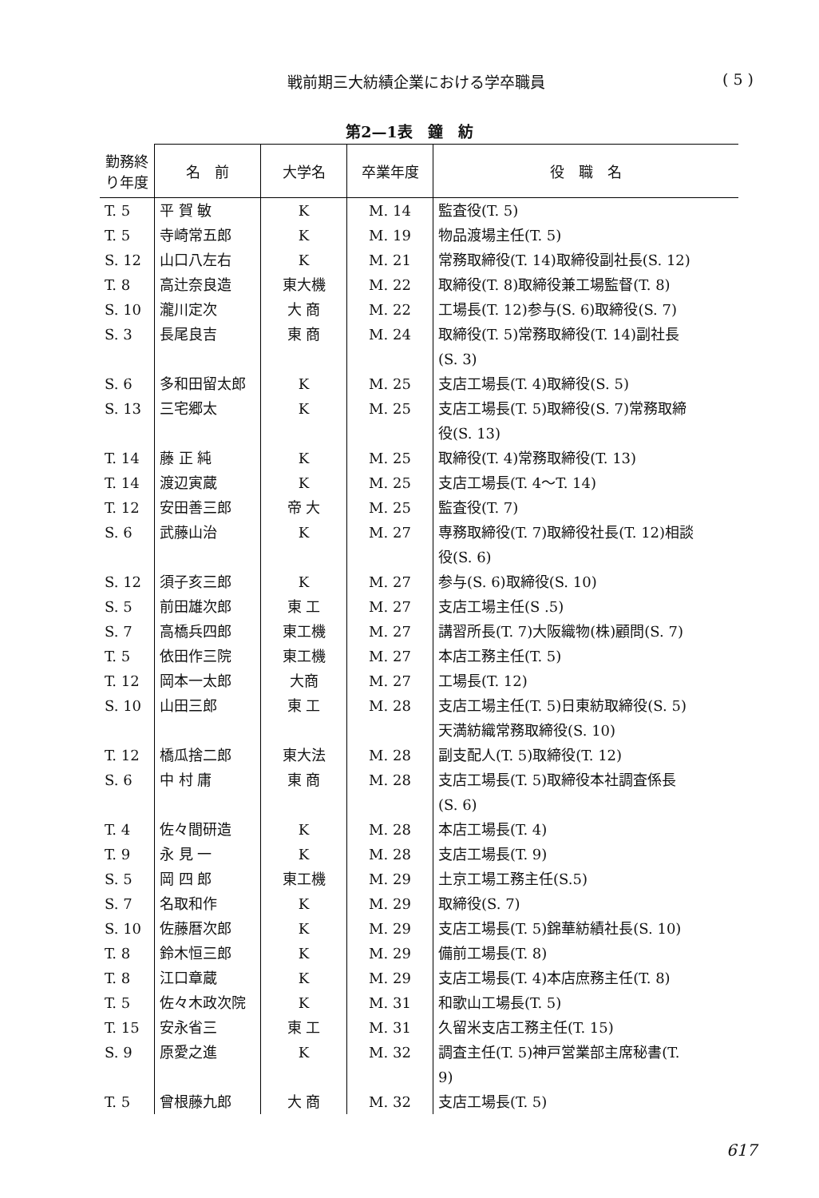戦前期三大紡績企業における学卒職員 ( 5 )
第2—1表　鐘　紡
| 勤務終り年度 | 名 前 | 大学名 | 卒業年度 | 役 職 名 |
| --- | --- | --- | --- | --- |
| T. 5 | 平 賀 敏 | K | M. 14 | 監査役(T. 5) |
| T. 5 | 寺崎常五郎 | K | M. 19 | 物品渡場主任(T. 5) |
| S. 12 | 山口八左右 | K | M. 21 | 常務取締役(T. 14)取締役副社長(S. 12) |
| T. 8 | 高辻奈良造 | 東大機 | M. 22 | 取締役(T. 8)取締役兼工場監督(T. 8) |
| S. 10 | 瀧川定次 | 大 商 | M. 22 | 工場長(T. 12)参与(S. 6)取締役(S. 7) |
| S. 3 | 長尾良吉 | 東 商 | M. 24 | 取締役(T. 5)常務取締役(T. 14)副社長 (S. 3) |
| S. 6 | 多和田留太郎 | K | M. 25 | 支店工場長(T. 4)取締役(S. 5) |
| S. 13 | 三宅郷太 | K | M. 25 | 支店工場長(T. 5)取締役(S. 7)常務取締 役(S. 13) |
| T. 14 | 藤 正 純 | K | M. 25 | 取締役(T. 4)常務取締役(T. 13) |
| T. 14 | 渡辺寅蔵 | K | M. 25 | 支店工場長(T. 4～T. 14) |
| T. 12 | 安田善三郎 | 帝 大 | M. 25 | 監査役(T. 7) |
| S. 6 | 武藤山治 | K | M. 27 | 専務取締役(T. 7)取締役社長(T. 12)相談 役(S. 6) |
| S. 12 | 須子亥三郎 | K | M. 27 | 参与(S. 6)取締役(S. 10) |
| S. 5 | 前田雄次郎 | 東 工 | M. 27 | 支店工場主任(S .5) |
| S. 7 | 高橋兵四郎 | 東工機 | M. 27 | 講習所長(T. 7)大阪織物(株)顧問(S. 7) |
| T. 5 | 依田作三院 | 東工機 | M. 27 | 本店工務主任(T. 5) |
| T. 12 | 岡本一太郎 | 大商 | M. 27 | 工場長(T. 12) |
| S. 10 | 山田三郎 | 東 工 | M. 28 | 支店工場主任(T. 5)日東紡取締役(S. 5) 天満紡織常務取締役(S. 10) |
| T. 12 | 橋瓜捨二郎 | 東大法 | M. 28 | 副支配人(T. 5)取締役(T. 12) |
| S. 6 | 中 村 庸 | 東 商 | M. 28 | 支店工場長(T. 5)取締役本社調査係長 (S. 6) |
| T. 4 | 佐々間研造 | K | M. 28 | 本店工場長(T. 4) |
| T. 9 | 永 見 一 | K | M. 28 | 支店工場長(T. 9) |
| S. 5 | 岡 四 郎 | 東工機 | M. 29 | 土京工場工務主任(S.5) |
| S. 7 | 名取和作 | K | M. 29 | 取締役(S. 7) |
| S. 10 | 佐藤暦次郎 | K | M. 29 | 支店工場長(T. 5)錦華紡績社長(S. 10) |
| T. 8 | 鈴木恒三郎 | K | M. 29 | 備前工場長(T. 8) |
| T. 8 | 江口章蔵 | K | M. 29 | 支店工場長(T. 4)本店庶務主任(T. 8) |
| T. 5 | 佐々木政次院 | K | M. 31 | 和歌山工場長(T. 5) |
| T. 15 | 安永省三 | 東 工 | M. 31 | 久留米支店工務主任(T. 15) |
| S. 9 | 原愛之進 | K | M. 32 | 調査主任(T. 5)神戸営業部主席秘書(T. 9) |
| T. 5 | 曾根藤九郎 | 大 商 | M. 32 | 支店工場長(T. 5) |
617